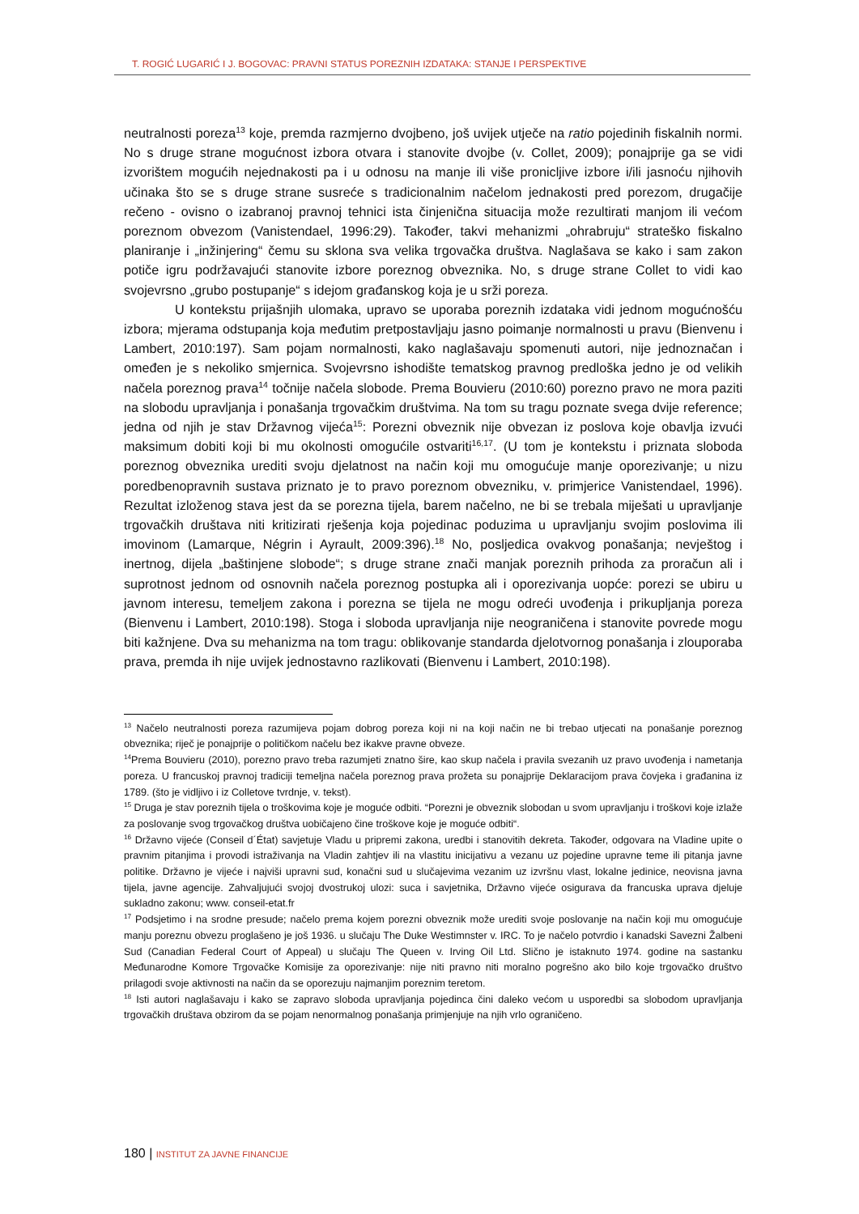T. ROGIĆ LUGARIĆ I J. BOGOVAC: PRAVNI STATUS POREZNIH IZDATAKA: STANJE I PERSPEKTIVE
neutralnosti poreza<sup>13</sup> koje, premda razmjerno dvojbeno, još uvijek utječe na ratio pojedinih fiskalnih normi. No s druge strane mogućnost izbora otvara i stanovite dvojbe (v. Collet, 2009); ponajprije ga se vidi izvorištem mogućih nejednakosti pa i u odnosu na manje ili više pronicljive izbore i/ili jasnoću njihovih učinaka što se s druge strane susreće s tradicionalnim načelom jednakosti pred porezom, drugačije rečeno - ovisno o izabranoj pravnoj tehnici ista činjenična situacija može rezultirati manjom ili većom poreznom obvezom (Vanistendael, 1996:29). Također, takvi mehanizmi „ohrabruju“ strateško fiskalno planiranje i „inžinjering“ čemu su sklona sva velika trgovačka društva. Naglašava se kako i sam zakon potiče igru podržavajući stanovite izbore poreznog obveznika. No, s druge strane Collet to vidi kao svojevrsno „grubo postupanje“ s idejom građanskog koja je u srži poreza.
U kontekstu prijašnjih ulomaka, upravo se uporaba poreznih izdataka vidi jednom mogućnošću izbora; mjerama odstupanja koja međutim pretpostavljaju jasno poimanje normalnosti u pravu (Bienvenu i Lambert, 2010:197). Sam pojam normalnosti, kako naglašavaju spomenuti autori, nije jednoznačan i omeđen je s nekoliko smjernica. Svojevrsno ishodište tematskog pravnog predloška jedno je od velikih načela poreznog prava<sup>14</sup> točnije načela slobode. Prema Bouvieru (2010:60) porezno pravo ne mora paziti na slobodu upravljanja i ponašanja trgovačkim društvima. Na tom su tragu poznate svega dvije reference; jedna od njih je stav Državnog vijeća<sup>15</sup>: Porezni obveznik nije obvezan iz poslova koje obavlja izvući maksimum dobiti koji bi mu okolnosti omogućile ostvariti<sup>16,17</sup>. (U tom je kontekstu i priznata sloboda poreznog obveznika urediti svoju djelatnost na način koji mu omogućuje manje oporezivanje; u nizu poredbenopravnih sustava priznato je to pravo poreznom obvezniku, v. primjerice Vanistendael, 1996). Rezultat izloženog stava jest da se porezna tijela, barem načelno, ne bi se trebala miješati u upravljanje trgovačkih društava niti kritizirati rješenja koja pojedinac poduzima u upravljanju svojim poslovima ili imovinom (Lamarque, Négrin i Ayrault, 2009:396).<sup>18</sup> No, posljedica ovakvog ponašanja; nevještog i inertnog, dijela „baštinjene slobode“; s druge strane znači manjak poreznih prihoda za proračun ali i suprotnost jednom od osnovnih načela poreznog postupka ali i oporezivanja uopće: porezi se ubiru u javnom interesu, temeljem zakona i porezna se tijela ne mogu odreći uvođenja i prikupljanja poreza (Bienvenu i Lambert, 2010:198). Stoga i sloboda upravljanja nije neograničena i stanovite povrede mogu biti kažnjene. Dva su mehanizma na tom tragu: oblikovanje standarda djelotvornog ponašanja i zlouporaba prava, premda ih nije uvijek jednostavno razlikovati (Bienvenu i Lambert, 2010:198).
<sup>13</sup> Načelo neutralnosti poreza razumijeva pojam dobrog poreza koji ni na koji način ne bi trebao utjecati na ponašanje poreznog obveznika; riječ je ponajprije o političkom načelu bez ikakve pravne obveze.
<sup>14</sup> Prema Bouvieru (2010), porezno pravo treba razumjeti znatno šire, kao skup načela i pravila svezanih uz pravo uvođenja i nametanja poreza. U francuskoj pravnoj tradiciji temeljna načela poreznog prava prožeta su ponajprije Deklaracijom prava čovjeka i građanina iz 1789. (što je vidljivo i iz Colletove tvrdnje, v. tekst).
<sup>15</sup> Druga je stav poreznih tijela o troškovima koje je moguće odbiti. “Porezni je obveznik slobodan u svom upravljanju i troškovi koje izlaže za poslovanje svog trgovačkog društva uobičajeno čine troškove koje je moguće odbiti“.
<sup>16</sup> Državno vijeće (Conseil d´État) savjetuje Vladu u pripremi zakona, uredbi i stanovitih dekreta. Također, odgovara na Vladine upite o pravnim pitanjima i provodi istraživanja na Vladin zahtjev ili na vlastitu inicijativu a vezanu uz pojedine upravne teme ili pitanja javne politike. Državno je vijeće i najviši upravni sud, konačni sud u slučajevima vezanim uz izvršnu vlast, lokalne jedinice, neovisna javna tijela, javne agencije. Zahvaljujući svojoj dvostrukoj ulozi: suca i savjetnika, Državno vijeće osigurava da francuska uprava djeluje sukladno zakonu; www. conseil-etat.fr
<sup>17</sup> Podsjetimo i na srodne presude; načelo prema kojem porezni obveznik može urediti svoje poslovanje na način koji mu omogućuje manju poreznu obvezu proglašeno je još 1936. u slučaju The Duke Westimnster v. IRC. To je načelo potvrdio i kanadski Savezni Žalbeni Sud (Canadian Federal Court of Appeal) u slučaju The Queen v. Irving Oil Ltd. Slično je istaknuto 1974. godine na sastanku Međunarodne Komore Trgovačke Komisije za oporezivanje: nije niti pravno niti moralno pogrešno ako bilo koje trgovačko društvo prilagodi svoje aktivnosti na način da se oporezuju najmanjim poreznim teretom.
<sup>18</sup> Isti autori naglašavaju i kako se zapravo sloboda upravljanja pojedinca čini daleko većom u usporedbi sa slobodom upravljanja trgovačkih društava obzirom da se pojam nenormalnog ponašanja primjenjuje na njih vrlo ograničeno.
180 | INSTITUT ZA JAVNE FINANCIJE